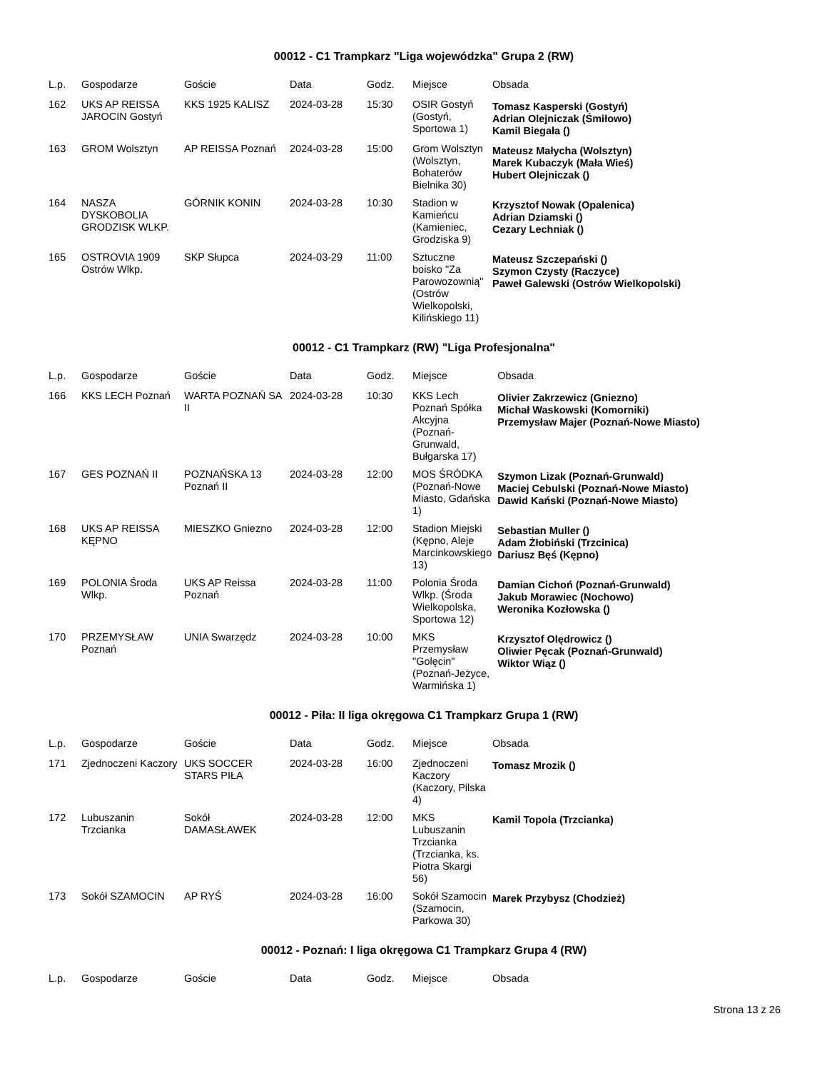00012 - C1 Trampkarz "Liga wojewódzka" Grupa 2 (RW)
| L.p. | Gospodarze | Goście | Data | Godz. | Miejsce | Obsada |
| --- | --- | --- | --- | --- | --- | --- |
| 162 | UKS AP REISSA JAROCIN Gostyń | KKS 1925 KALISZ | 2024-03-28 | 15:30 | OSIR Gostyń (Gostyń, Sportowa 1) | Tomasz Kasperski (Gostyń) Adrian Olejniczak (Śmiłowo) Kamil Biegała () |
| 163 | GROM Wolsztyn | AP REISSA Poznań | 2024-03-28 | 15:00 | Grom Wolsztyn (Wolsztyn, Bohaterów Bielnika 30) | Mateusz Małycha (Wolsztyn) Marek Kubaczyk (Mała Wieś) Hubert Olejniczak () |
| 164 | NASZA DYSKOBOLIA GRODZISK WLKP. | GÓRNIK KONIN | 2024-03-28 | 10:30 | Stadion w Kamieńcu (Kamieniec, Grodziska 9) | Krzysztof Nowak (Opalenica) Adrian Dziamski () Cezary Lechniak () |
| 165 | OSTROVIA 1909 Ostrów Wlkp. | SKP Słupca | 2024-03-29 | 11:00 | Sztuczne boisko "Za Parowozownią" (Ostrów Wielkopolski, Kilińskiego 11) | Mateusz Szczepański () Szymon Czysty (Raczyce) Paweł Galewski (Ostrów Wielkopolski) |
00012 - C1 Trampkarz (RW) "Liga Profesjonalna"
| L.p. | Gospodarze | Goście | Data | Godz. | Miejsce | Obsada |
| --- | --- | --- | --- | --- | --- | --- |
| 166 | KKS LECH Poznań | WARTA POZNAŃ SA II | 2024-03-28 | 10:30 | KKS Lech Poznań Spółka Akcyjna (Poznań-Grunwald, Bułgarska 17) | Olivier Zakrzewicz (Gniezno) Michał Waskowski (Komorniki) Przemysław Majer (Poznań-Nowe Miasto) |
| 167 | GES POZNAŃ II | POZNAŃSKA 13 Poznań II | 2024-03-28 | 12:00 | MOS ŚRÓDKA (Poznań-Nowe Miasto, Gdańska 1) | Szymon Lizak (Poznań-Grunwald) Maciej Cebulski (Poznań-Nowe Miasto) Dawid Kański (Poznań-Nowe Miasto) |
| 168 | UKS AP REISSA KĘPNO | MIESZKO Gniezno | 2024-03-28 | 12:00 | Stadion Miejski (Kępno, Aleje Marcinkowskiego 13) | Sebastian Muller () Adam Żłobiński (Trzcinica) Dariusz Bęś (Kępno) |
| 169 | POLONIA Środa Wlkp. | UKS AP Reissa Poznań | 2024-03-28 | 11:00 | Polonia Środa Wlkp. (Środa Wielkopolska, Sportowa 12) | Damian Cichoń (Poznań-Grunwald) Jakub Morawiec (Nochowo) Weronika Kozłowska () |
| 170 | PRZEMYSŁAW Poznań | UNIA Swarzędz | 2024-03-28 | 10:00 | MKS Przemysław "Golęcin" (Poznań-Jeżyce, Warmińska 1) | Krzysztof Olędrowicz () Oliwier Pęcak (Poznań-Grunwald) Wiktor Wiąz () |
00012 - Piła: II liga okręgowa C1 Trampkarz Grupa 1 (RW)
| L.p. | Gospodarze | Goście | Data | Godz. | Miejsce | Obsada |
| --- | --- | --- | --- | --- | --- | --- |
| 171 | Zjednoczeni Kaczory | UKS SOCCER STARS PIŁA | 2024-03-28 | 16:00 | Zjednoczeni Kaczory (Kaczory, Pilska 4) | Tomasz Mrozik () |
| 172 | Lubuszanin Trzcianka | Sokół DAMASŁAWEK | 2024-03-28 | 12:00 | MKS Lubuszanin Trzcianka (Trzcianka, ks. Piotra Skargi 56) | Kamil Topola (Trzcianka) |
| 173 | Sokół SZAMOCIN | AP RYŚ | 2024-03-28 | 16:00 | Sokół Szamocin (Szamocin, Parkowa 30) | Marek Przybysz (Chodzież) |
00012 - Poznań: I liga okręgowa C1 Trampkarz Grupa 4 (RW)
| L.p. | Gospodarze | Goście | Data | Godz. | Miejsce | Obsada |
| --- | --- | --- | --- | --- | --- | --- |
Strona 13 z 26